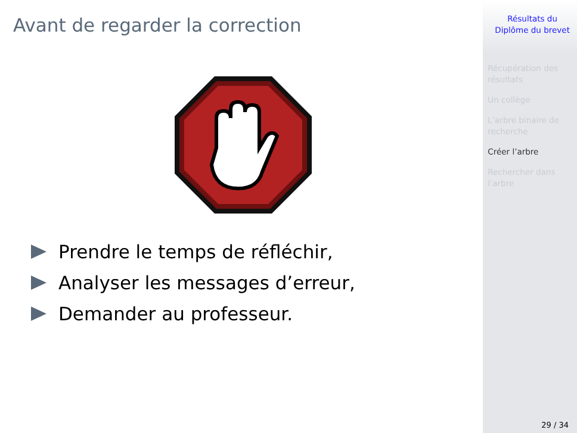Avant de regarder la correction
Prendre le temps de réfléchir,
Analyser les messages d’erreur,
Demander au professeur.
Résultats du
Diplôme du brevet
Récupération des résultats
Un collège
L’arbre binaire de recherche
Créer l’arbre
Rechercher dans l’arbre
29 / 34